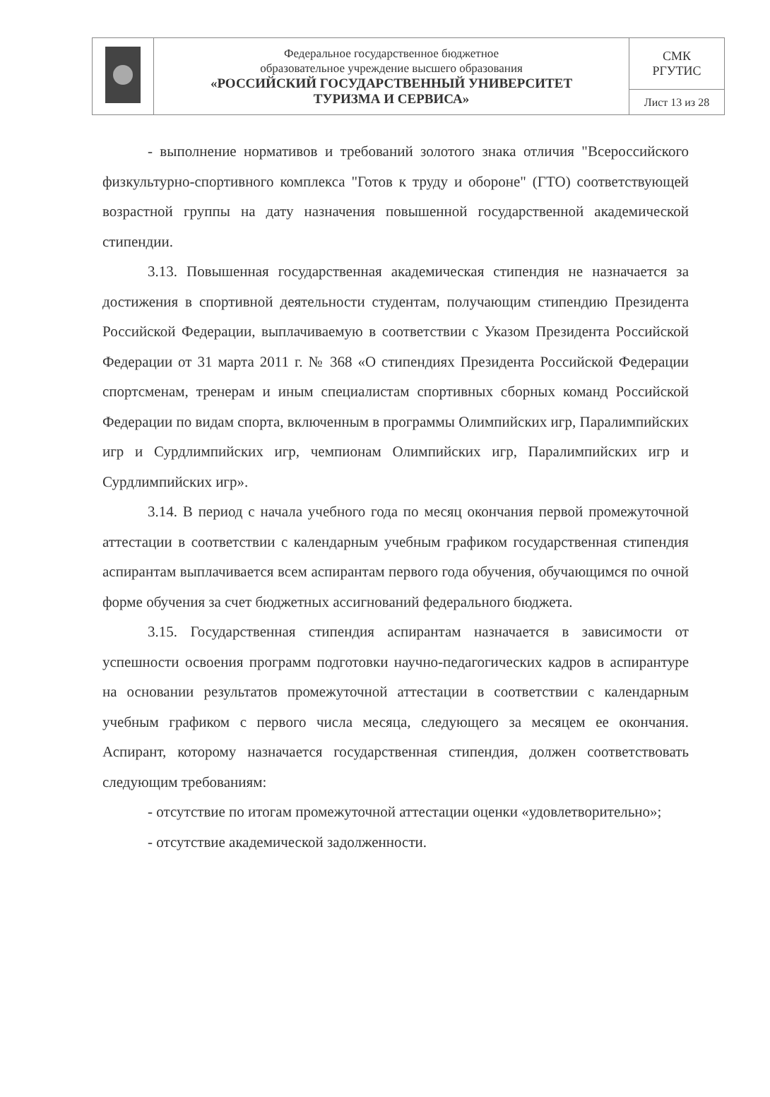| | Федеральное государственное бюджетное образовательное учреждение высшего образования «РОССИЙСКИЙ ГОСУДАРСТВЕННЫЙ УНИВЕРСИТЕТ ТУРИЗМА И СЕРВИСА» | СМК РГУТИС |
| | | Лист 13 из 28 |
- выполнение нормативов и требований золотого знака отличия "Всероссийского физкультурно-спортивного комплекса "Готов к труду и обороне" (ГТО) соответствующей возрастной группы на дату назначения повышенной государственной академической стипендии.
3.13. Повышенная государственная академическая стипендия не назначается за достижения в спортивной деятельности студентам, получающим стипендию Президента Российской Федерации, выплачиваемую в соответствии с Указом Президента Российской Федерации от 31 марта 2011 г. № 368 «О стипендиях Президента Российской Федерации спортсменам, тренерам и иным специалистам спортивных сборных команд Российской Федерации по видам спорта, включенным в программы Олимпийских игр, Паралимпийских игр и Сурдлимпийских игр, чемпионам Олимпийских игр, Паралимпийских игр и Сурдлимпийских игр».
3.14. В период с начала учебного года по месяц окончания первой промежуточной аттестации в соответствии с календарным учебным графиком государственная стипендия аспирантам выплачивается всем аспирантам первого года обучения, обучающимся по очной форме обучения за счет бюджетных ассигнований федерального бюджета.
3.15. Государственная стипендия аспирантам назначается в зависимости от успешности освоения программ подготовки научно-педагогических кадров в аспирантуре на основании результатов промежуточной аттестации в соответствии с календарным учебным графиком с первого числа месяца, следующего за месяцем ее окончания. Аспирант, которому назначается государственная стипендия, должен соответствовать следующим требованиям:
- отсутствие по итогам промежуточной аттестации оценки «удовлетворительно»;
- отсутствие академической задолженности.